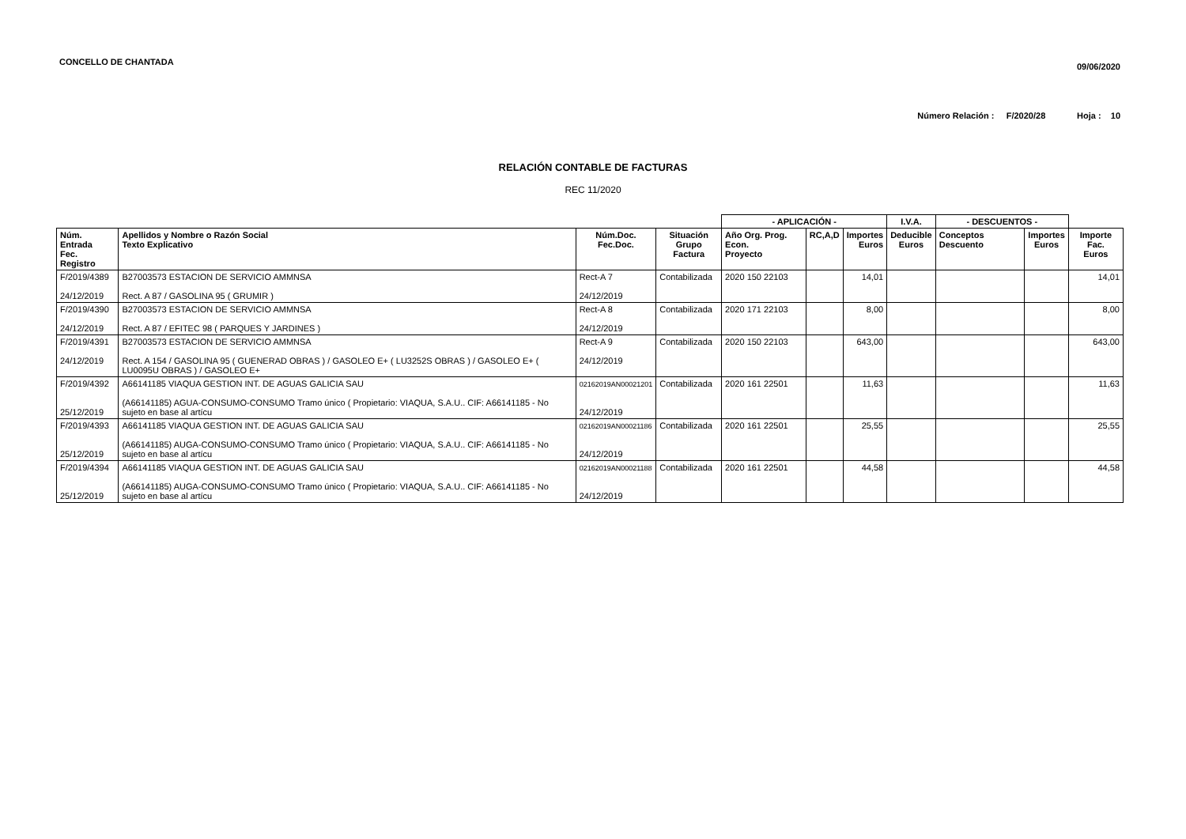CONCELLO DE CHANTADA
09/06/2020
Número Relación : F/2020/28 Hoja : 10
RELACIÓN CONTABLE DE FACTURAS
REC 11/2020
| | | | | - APLICACIÓN - | | | I.V.A. | - DESCUENTOS - | | |
| --- | --- | --- | --- | --- | --- | --- | --- | --- | --- | --- |
| Núm. Entrada Fec. Registro | Apellidos y Nombre o Razón Social Texto Explicativo | Núm.Doc. Fec.Doc. | Situación Grupo Factura | Año Org. Prog. Econ. Proyecto | RC,A,D | Importes Euros | Deducible Euros | Conceptos Descuento | Importes Euros | Importe Fac. Euros |
| F/2019/4389 24/12/2019 | B27003573 ESTACION DE SERVICIO AMMNSA Rect. A 87 / GASOLINA 95 ( GRUMIR ) | Rect-A 7 24/12/2019 | Contabilizada | 2020 150 22103 | | 14,01 | | | | 14,01 |
| F/2019/4390 24/12/2019 | B27003573 ESTACION DE SERVICIO AMMNSA Rect. A 87 / EFITEC 98 ( PARQUES Y JARDINES ) | Rect-A 8 24/12/2019 | Contabilizada | 2020 171 22103 | | 8,00 | | | | 8,00 |
| F/2019/4391 24/12/2019 | B27003573 ESTACION DE SERVICIO AMMNSA Rect. A 154 / GASOLINA 95 ( GUENERAD OBRAS ) / GASOLEO E+ ( LU3252S OBRAS ) / GASOLEO E+ ( LU0095U OBRAS ) / GASOLEO E+ | Rect-A 9 24/12/2019 | Contabilizada | 2020 150 22103 | | 643,00 | | | | 643,00 |
| F/2019/4392 25/12/2019 | A66141185 VIAQUA GESTION INT. DE AGUAS GALICIA SAU (A66141185) AGUA-CONSUMO-CONSUMO Tramo único ( Propietario: VIAQUA, S.A.U.. CIF: A66141185 - No sujeto en base al artícu | 02162019AN00021201 24/12/2019 | Contabilizada | 2020 161 22501 | | 11,63 | | | | 11,63 |
| F/2019/4393 25/12/2019 | A66141185 VIAQUA GESTION INT. DE AGUAS GALICIA SAU (A66141185) AUGA-CONSUMO-CONSUMO Tramo único ( Propietario: VIAQUA, S.A.U.. CIF: A66141185 - No sujeto en base al artícu | 02162019AN00021186 24/12/2019 | Contabilizada | 2020 161 22501 | | 25,55 | | | | 25,55 |
| F/2019/4394 25/12/2019 | A66141185 VIAQUA GESTION INT. DE AGUAS GALICIA SAU (A66141185) AUGA-CONSUMO-CONSUMO Tramo único ( Propietario: VIAQUA, S.A.U.. CIF: A66141185 - No sujeto en base al artícu | 02162019AN00021188 24/12/2019 | Contabilizada | 2020 161 22501 | | 44,58 | | | | 44,58 |